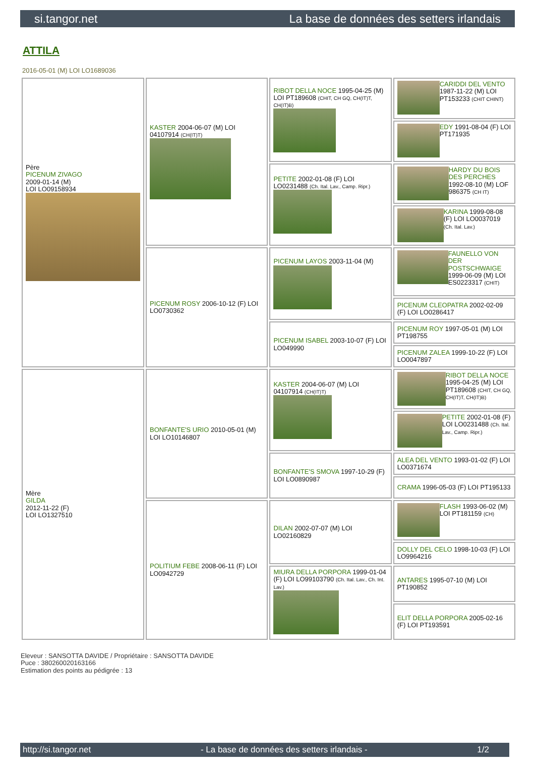si.tangor.net La base de données des setters irlandais
ATTILA
2016-05-01 (M) LOI LO1689036
| Père PICENUM ZIVAGO 2009-01-14 (M) LOI LO09158934 | KASTER 2004-06-07 (M) LOI 04107914 (CH(IT)T) | RIBOT DELLA NOCE 1995-04-25 (M) LOI PT189608 (CHIT, CH GQ, CH(IT)T, CH(IT)B) | CARIDDI DEL VENTO 1987-11-22 (M) LOI PT153233 (CHIT CHINT) |
| | | | EDY 1991-08-04 (F) LOI PT171935 |
| | | PETITE 2002-01-08 (F) LOI LO0231488 (Ch. Ital. Lav., Camp. Ripr.) | HARDY DU BOIS DES PERCHES 1992-08-10 (M) LOF 986375 (CH IT) |
| | | | KARINA 1999-08-08 (F) LOI LO0037019 (Ch. Ital. Lav.) |
| | PICENUM ROSY 2006-10-12 (F) LOI LO0730362 | PICENUM LAYOS 2003-11-04 (M) | FAUNELLO VON DER POSTSCHWAIGE 1999-06-09 (M) LOI ES0223317 (CHIT) |
| | | | PICENUM CLEOPATRA 2002-02-09 (F) LOI LO0286417 |
| | | PICENUM ISABEL 2003-10-07 (F) LOI LO049990 | PICENUM ROY 1997-05-01 (M) LOI PT198755 |
| | | | PICENUM ZALEA 1999-10-22 (F) LOI LO0047897 |
| Mère GILDA 2012-11-22 (F) LOI LO1327510 | BONFANTE'S URIO 2010-05-01 (M) LOI LO10146807 | KASTER 2004-06-07 (M) LOI 04107914 (CH(IT)T) | RIBOT DELLA NOCE 1995-04-25 (M) LOI PT189608 (CHIT, CH GQ, CH(IT)T, CH(IT)B) |
| | | | PETITE 2002-01-08 (F) LOI LO0231488 (Ch. Ital. Lav., Camp. Ripr.) |
| | | BONFANTE'S SMOVA 1997-10-29 (F) LOI LO0890987 | ALEA DEL VENTO 1993-01-02 (F) LOI LO0371674 |
| | | | CRAMA 1996-05-03 (F) LOI PT195133 |
| | POLITIUM FEBE 2008-06-11 (F) LOI LO0942729 | DILAN 2002-07-07 (M) LOI LO02160829 | FLASH 1993-06-02 (M) LOI PT181159 (CH) |
| | | | DOLLY DEL CELO 1998-10-03 (F) LOI LO9964216 |
| | | MIURA DELLA PORPORA 1999-01-04 (F) LOI LO99103790 (Ch. Ital. Lav., Ch. Int. Lav.) | ANTARES 1995-07-10 (M) LOI PT190852 |
| | | | ELIT DELLA PORPORA 2005-02-16 (F) LOI PT193591 |
Eleveur : SANSOTTA DAVIDE / Propriétaire : SANSOTTA DAVIDE
Puce : 380260020163166
Estimation des points au pédigrée : 13
http://si.tangor.net - La base de données des setters irlandais - 1/2